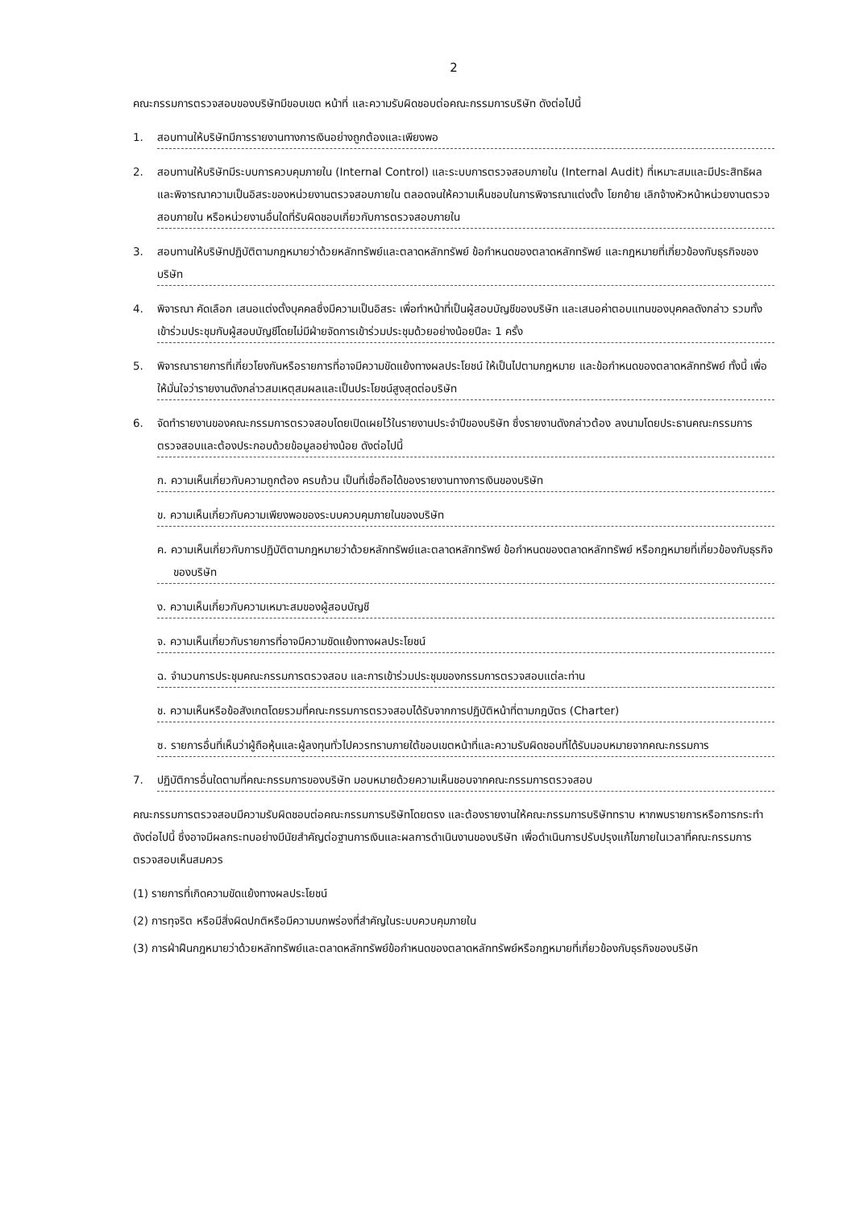2
คณะกรรมการตรวจสอบของบริษัทมีขอบเขต หน้าที่ และความรับผิดชอบต่อคณะกรรมการบริษัท ดังต่อไปนี้
1. สอบทานให้บริษัทมีการรายงานทางการเงินอย่างถูกต้องและเพียงพอ
2. สอบทานให้บริษัทมีระบบการควบคุมภายใน (Internal Control) และระบบการตรวจสอบภายใน (Internal Audit) ที่เหมาะสมและมีประสิทธิผล และพิจารณาความเป็นอิสระของหน่วยงานตรวจสอบภายใน ตลอดจนให้ความเห็นชอบในการพิจารณาแต่งตั้ง โยกย้าย เลิกจ้างหัวหน้าหน่วยงานตรวจสอบภายใน หรือหน่วยงานอื่นใดที่รับผิดชอบเกี่ยวกับการตรวจสอบภายใน
3. สอบทานให้บริษัทปฏิบัติตามกฎหมายว่าด้วยหลักทรัพย์และตลาดหลักทรัพย์ ข้อกำหนดของตลาดหลักทรัพย์ และกฎหมายที่เกี่ยวข้องกับธุรกิจของบริษัท
4. พิจารณา คัดเลือก เสนอแต่งตั้งบุคคลซึ่งมีความเป็นอิสระ เพื่อทำหน้าที่เป็นผู้สอบบัญชีของบริษัท และเสนอค่าตอบแทนของบุคคลดังกล่าว รวมทั้งเข้าร่วมประชุมกับผู้สอบบัญชีโดยไม่มีฝ่ายจัดการเข้าร่วมประชุมด้วยอย่างน้อยปีละ 1 ครั้ง
5. พิจารณารายการที่เกี่ยวโยงกันหรือรายการที่อาจมีความขัดแย้งทางผลประโยชน์ ให้เป็นไปตามกฎหมาย และข้อกำหนดของตลาดหลักทรัพย์ ทั้งนี้ เพื่อให้มั่นใจว่ารายงานดังกล่าวสมเหตุสมผลและเป็นประโยชน์สูงสุดต่อบริษัท
6. จัดทำรายงานของคณะกรรมการตรวจสอบโดยเปิดเผยไว้ในรายงานประจำปีของบริษัท ซึ่งรายงานดังกล่าวต้อง ลงนามโดยประธานคณะกรรมการตรวจสอบและต้องประกอบด้วยข้อมูลอย่างน้อย ดังต่อไปนี้
ก. ความเห็นเกี่ยวกับความถูกต้อง ครบถ้วน เป็นที่เชื่อถือได้ของรายงานทางการเงินของบริษัท
ข. ความเห็นเกี่ยวกับความเพียงพอของระบบควบคุมภายในของบริษัท
ค. ความเห็นเกี่ยวกับการปฏิบัติตามกฎหมายว่าด้วยหลักทรัพย์และตลาดหลักทรัพย์ ข้อกำหนดของตลาดหลักทรัพย์ หรือกฎหมายที่เกี่ยวข้องกับธุรกิจของบริษัท
ง. ความเห็นเกี่ยวกับความเหมาะสมของผู้สอบบัญชี
จ. ความเห็นเกี่ยวกับรายการที่อาจมีความขัดแย้งทางผลประโยชน์
ฉ. จำนวนการประชุมคณะกรรมการตรวจสอบ และการเข้าร่วมประชุมของกรรมการตรวจสอบแต่ละท่าน
ช. ความเห็นหรือข้อสังเกตโดยรวมที่คณะกรรมการตรวจสอบได้รับจากการปฏิบัติหน้าที่ตามกฎบัตร (Charter)
ซ. รายการอื่นที่เห็นว่าผู้ถือหุ้นและผู้ลงทุนทั่วไปควรทราบภายใต้ขอบเขตหน้าที่และความรับผิดชอบที่ได้รับมอบหมายจากคณะกรรมการ
7. ปฏิบัติการอื่นใดตามที่คณะกรรมการของบริษัท มอบหมายด้วยความเห็นชอบจากคณะกรรมการตรวจสอบ
คณะกรรมการตรวจสอบมีความรับผิดชอบต่อคณะกรรมการบริษัทโดยตรง และต้องรายงานให้คณะกรรมการบริษัททราบ หากพบรายการหรือการกระทำดังต่อไปนี้ ซึ่งอาจมีผลกระทบอย่างมีนัยสำคัญต่อฐานการเงินและผลการดำเนินงานของบริษัท เพื่อดำเนินการปรับปรุงแก้ไขภายในเวลาที่คณะกรรมการตรวจสอบเห็นสมควร
(1) รายการที่เกิดความขัดแย้งทางผลประโยชน์
(2) การทุจริต หรือมีสิ่งผิดปกติหรือมีความบกพร่องที่สำคัญในระบบควบคุมภายใน
(3) การฝ่าฝืนกฎหมายว่าด้วยหลักทรัพย์และตลาดหลักทรัพย์ข้อกำหนดของตลาดหลักทรัพย์หรือกฎหมายที่เกี่ยวข้องกับธุรกิจของบริษัท